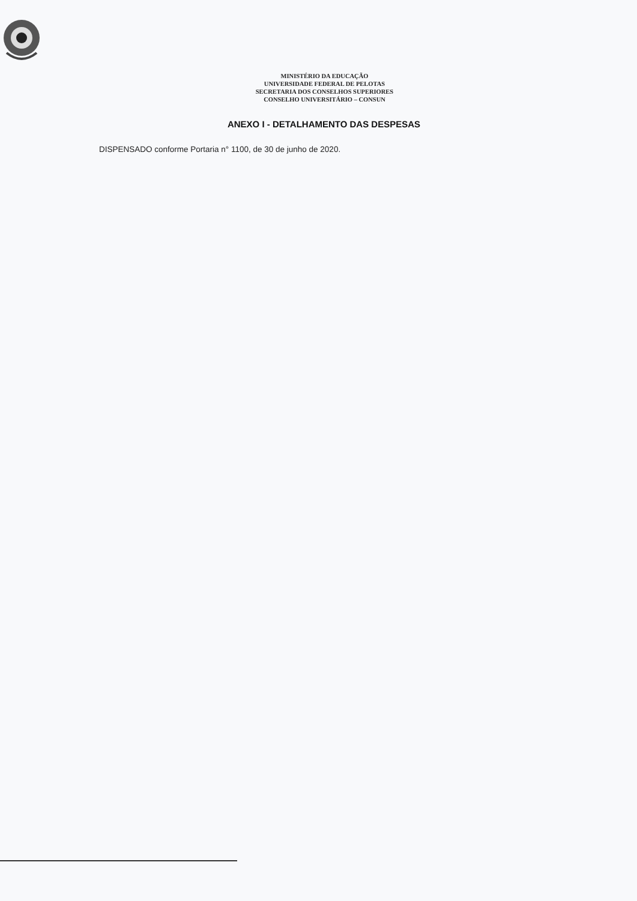MINISTÉRIO DA EDUCAÇÃO
UNIVERSIDADE FEDERAL DE PELOTAS
SECRETARIA DOS CONSELHOS SUPERIORES
CONSELHO UNIVERSITÁRIO – CONSUN
ANEXO I - DETALHAMENTO DAS DESPESAS
DISPENSADO conforme Portaria n° 1100, de 30 de junho de 2020.